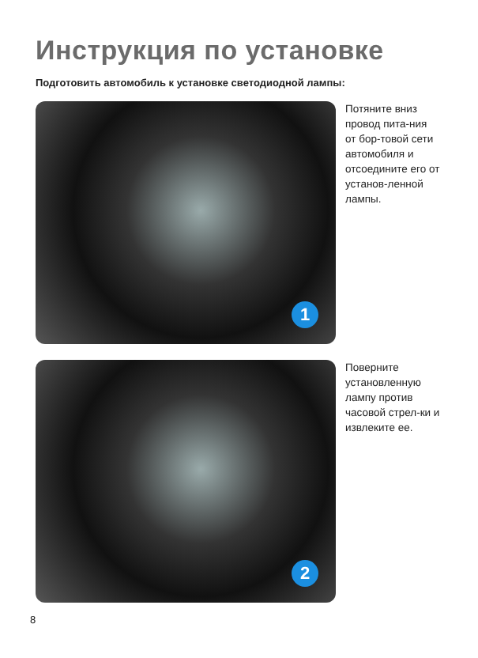Инструкция по установке
Подготовить автомобиль к установке светодиодной лампы:
1
Потяните вниз провод пита-ния от бор-товой сети автомобиля и отсоедините его от установ-ленной лампы.
2
Поверните установленную лампу против часовой стрел-ки и извлеките ее.
8